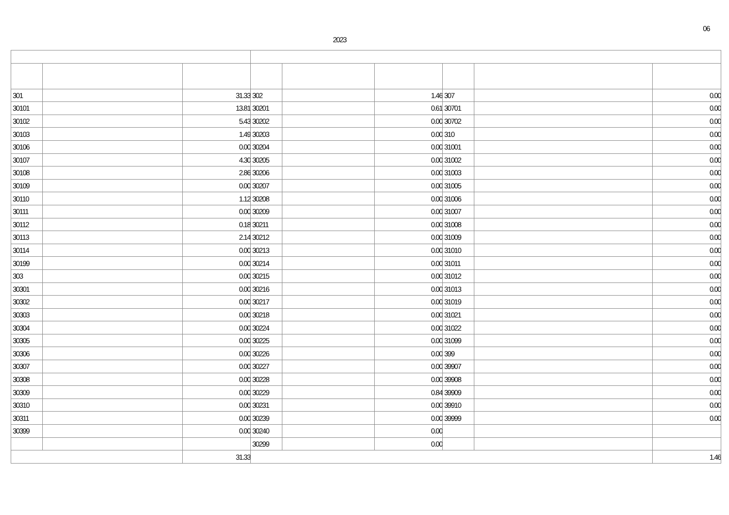06
2023
| 301 | | 31.33 | 302 | | 1.46 | 307 | | 0.00 |
| 30101 | | 13.81 | 30201 | | 0.61 | 30701 | | 0.00 |
| 30102 | | 5.43 | 30202 | | 0.00 | 30702 | | 0.00 |
| 30103 | | 1.49 | 30203 | | 0.00 | 310 | | 0.00 |
| 30106 | | 0.00 | 30204 | | 0.00 | 31001 | | 0.00 |
| 30107 | | 4.30 | 30205 | | 0.00 | 31002 | | 0.00 |
| 30108 | | 2.86 | 30206 | | 0.00 | 31003 | | 0.00 |
| 30109 | | 0.00 | 30207 | | 0.00 | 31005 | | 0.00 |
| 30110 | | 1.12 | 30208 | | 0.00 | 31006 | | 0.00 |
| 30111 | | 0.00 | 30209 | | 0.00 | 31007 | | 0.00 |
| 30112 | | 0.18 | 30211 | | 0.00 | 31008 | | 0.00 |
| 30113 | | 2.14 | 30212 | | 0.00 | 31009 | | 0.00 |
| 30114 | | 0.00 | 30213 | | 0.00 | 31010 | | 0.00 |
| 30199 | | 0.00 | 30214 | | 0.00 | 31011 | | 0.00 |
| 303 | | 0.00 | 30215 | | 0.00 | 31012 | | 0.00 |
| 30301 | | 0.00 | 30216 | | 0.00 | 31013 | | 0.00 |
| 30302 | | 0.00 | 30217 | | 0.00 | 31019 | | 0.00 |
| 30303 | | 0.00 | 30218 | | 0.00 | 31021 | | 0.00 |
| 30304 | | 0.00 | 30224 | | 0.00 | 31022 | | 0.00 |
| 30305 | | 0.00 | 30225 | | 0.00 | 31099 | | 0.00 |
| 30306 | | 0.00 | 30226 | | 0.00 | 399 | | 0.00 |
| 30307 | | 0.00 | 30227 | | 0.00 | 39907 | | 0.00 |
| 30308 | | 0.00 | 30228 | | 0.00 | 39908 | | 0.00 |
| 30309 | | 0.00 | 30229 | | 0.84 | 39909 | | 0.00 |
| 30310 | | 0.00 | 30231 | | 0.00 | 39910 | | 0.00 |
| 30311 | | 0.00 | 30239 | | 0.00 | 39999 | | 0.00 |
| 30399 | | 0.00 | 30240 | | 0.00 | | | |
| | | | 30299 | | 0.00 | | | |
| | | 31.33 | | | | | | 1.46 |